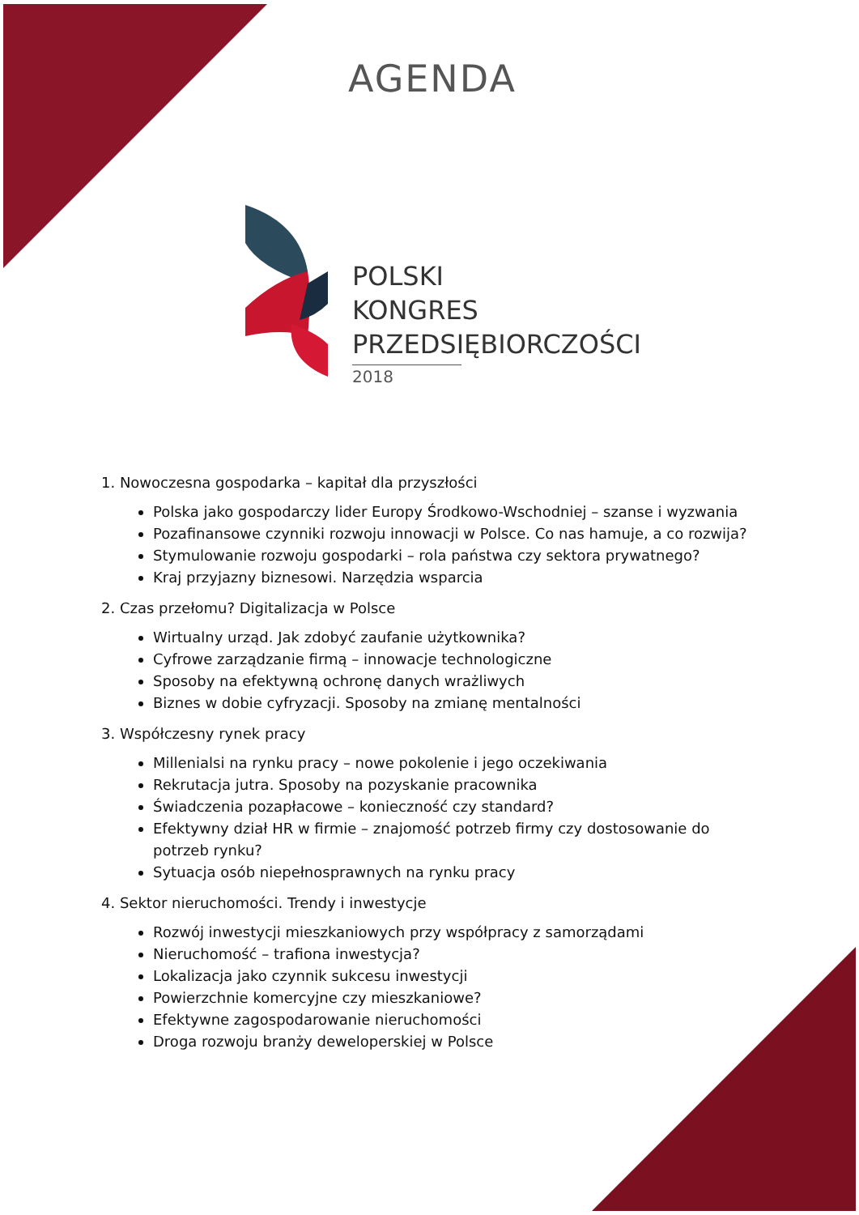AGENDA
POLSKI
KONGRES
PRZEDSIĘBIORCZOŚCI
2018
1. Nowoczesna gospodarka – kapitał dla przyszłości
Polska jako gospodarczy lider Europy Środkowo-Wschodniej – szanse i wyzwania
Pozafinansowe czynniki rozwoju innowacji w Polsce. Co nas hamuje, a co rozwija?
Stymulowanie rozwoju gospodarki – rola państwa czy sektora prywatnego?
Kraj przyjazny biznesowi. Narzędzia wsparcia
2. Czas przełomu? Digitalizacja w Polsce
Wirtualny urząd. Jak zdobyć zaufanie użytkownika?
Cyfrowe zarządzanie firmą – innowacje technologiczne
Sposoby na efektywną ochronę danych wrażliwych
Biznes w dobie cyfryzacji. Sposoby na zmianę mentalności
3. Współczesny rynek pracy
Millenialsi na rynku pracy – nowe pokolenie i jego oczekiwania
Rekrutacja jutra. Sposoby na pozyskanie pracownika
Świadczenia pozapłacowe – konieczność czy standard?
Efektywny dział HR w firmie – znajomość potrzeb firmy czy dostosowanie do potrzeb rynku?
Sytuacja osób niepełnosprawnych na rynku pracy
4. Sektor nieruchomości. Trendy i inwestycje
Rozwój inwestycji mieszkaniowych przy współpracy z samorządami
Nieruchomość – trafiona inwestycja?
Lokalizacja jako czynnik sukcesu inwestycji
Powierzchnie komercyjne czy mieszkaniowe?
Efektywne zagospodarowanie nieruchomości
Droga rozwoju branży deweloperskiej w Polsce